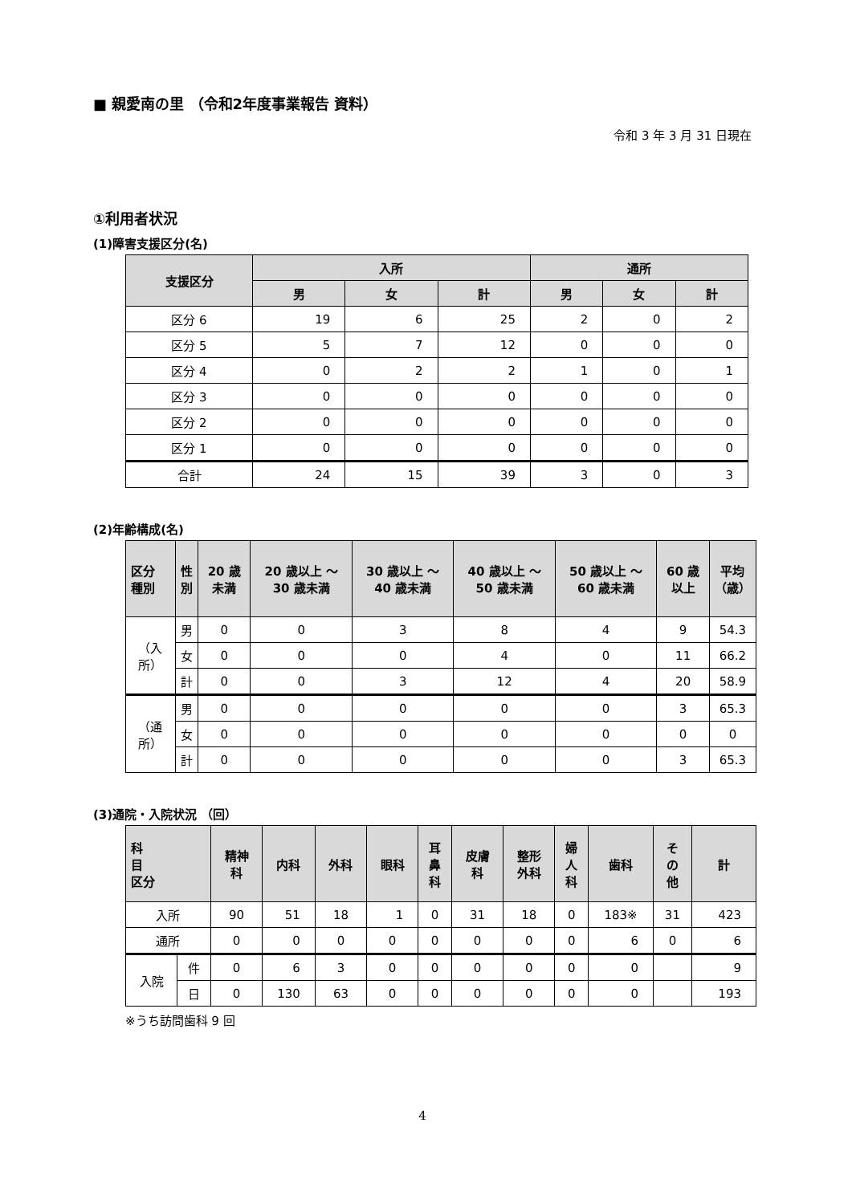■ 親愛南の里 （令和2年度事業報告 資料）
令和 3 年 3 月 31 日現在
①利用者状況
(1)障害支援区分(名)
| 支援区分 | 入所 | | | 通所 | | |
| --- | --- | --- | --- | --- | --- | --- |
| | 男 | 女 | 計 | 男 | 女 | 計 |
| 区分 6 | 19 | 6 | 25 | 2 | 0 | 2 |
| 区分 5 | 5 | 7 | 12 | 0 | 0 | 0 |
| 区分 4 | 0 | 2 | 2 | 1 | 0 | 1 |
| 区分 3 | 0 | 0 | 0 | 0 | 0 | 0 |
| 区分 2 | 0 | 0 | 0 | 0 | 0 | 0 |
| 区分 1 | 0 | 0 | 0 | 0 | 0 | 0 |
| 合計 | 24 | 15 | 39 | 3 | 0 | 3 |
(2)年齢構成(名)
| 区分 種別 | 性 別 | 20 歳未満 | 20 歳以上 ～ 30 歳未満 | 30 歳以上 ～ 40 歳未満 | 40 歳以上 ～ 50 歳未満 | 50 歳以上 ～ 60 歳未満 | 60 歳以上 | 平均 （歳） |
| --- | --- | --- | --- | --- | --- | --- | --- | --- |
| （入所） | 男 | 0 | 0 | 3 | 8 | 4 | 9 | 54.3 |
| | 女 | 0 | 0 | 0 | 4 | 0 | 11 | 66.2 |
| | 計 | 0 | 0 | 3 | 12 | 4 | 20 | 58.9 |
| （通所） | 男 | 0 | 0 | 0 | 0 | 0 | 3 | 65.3 |
| | 女 | 0 | 0 | 0 | 0 | 0 | 0 | 0 |
| | 計 | 0 | 0 | 0 | 0 | 0 | 3 | 65.3 |
(3)通院・入院状況 （回）
| 科 目 区分 | | 精神 科 | 内科 | 外科 | 眼科 | 耳 鼻 科 | 皮膚 科 | 整形 外科 | 婦 人 科 | 歯科 | そ の 他 | 計 |
| --- | --- | --- | --- | --- | --- | --- | --- | --- | --- | --- | --- | --- |
| 入所 | | 90 | 51 | 18 | 1 | 0 | 31 | 18 | 0 | 183※ | 31 | 423 |
| 通所 | | 0 | 0 | 0 | 0 | 0 | 0 | 0 | 0 | 6 | 0 | 6 |
| 入院 | 件 | 0 | 6 | 3 | 0 | 0 | 0 | 0 | 0 | 0 | | 9 |
| | 日 | 0 | 130 | 63 | 0 | 0 | 0 | 0 | 0 | 0 | | 193 |
※うち訪問歯科 9 回
4